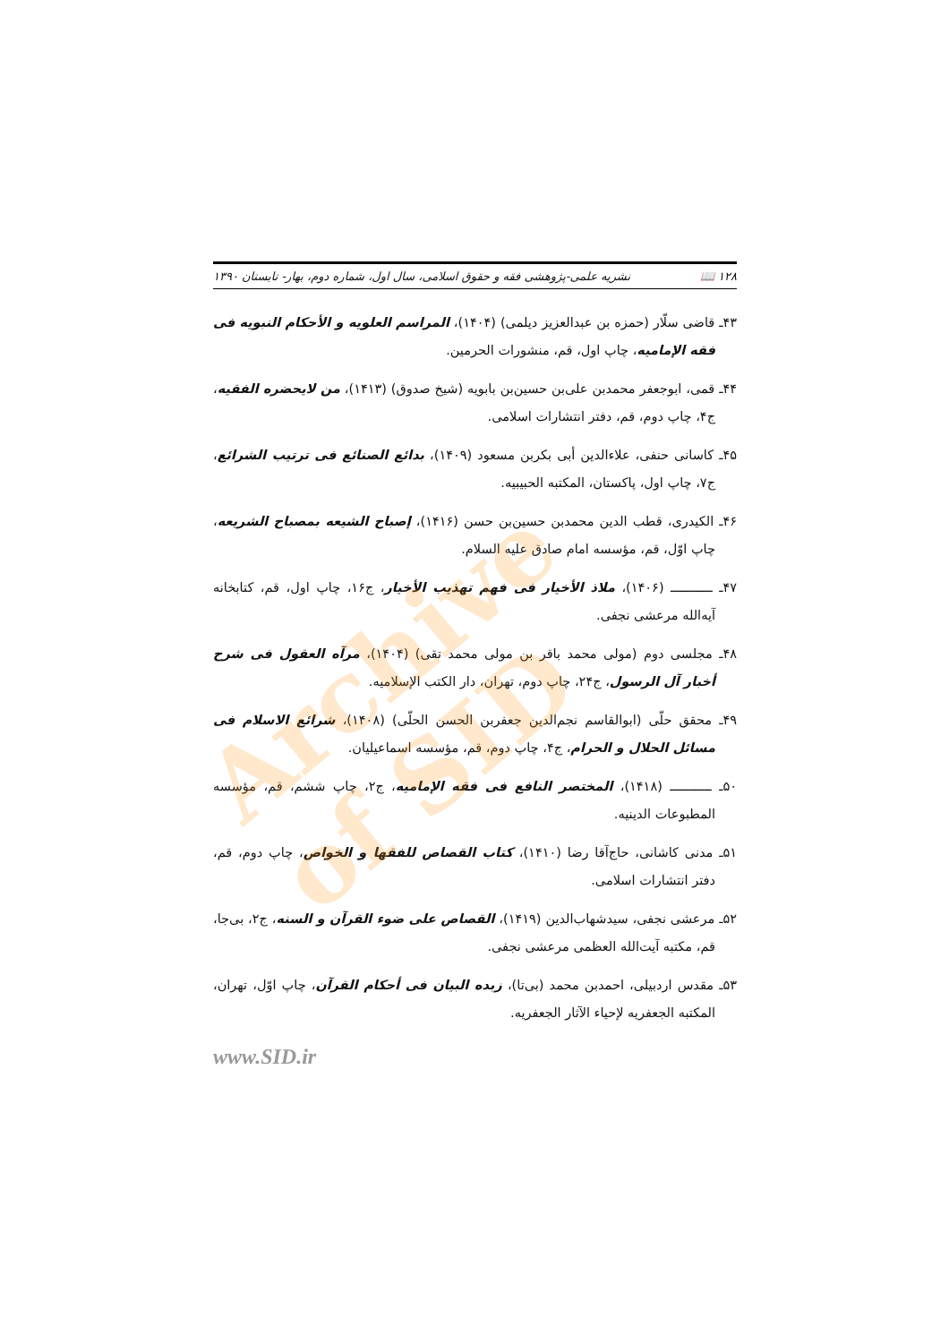۱۲۸ 📖 نشریه علمی-پژوهشی فقه و حقوق اسلامی، سال اول، شماره دوم، بهار- تابستان ۱۳۹۰
۴۳ـ قاضی سلّار (حمزه بن عبدالعزیز دیلمی) (۱۴۰۴)، المراسم العلویه و الأحکام النبویه فی فقه الإمامیه، چاپ اول، قم، منشورات الحرمین.
۴۴ـ قمی، ابوجعفر محمدبن علی‌بن حسین‌بن بابویه (شیخ صدوق) (۱۴۱۳)، من لایحضره الفقیه، ج۴، چاپ دوم، قم، دفتر انتشارات اسلامی.
۴۵ـ کاسانی حنفی، علاءالدین أبی بکربن مسعود (۱۴۰۹)، بدائع الصنائع فی ترتیب الشرائع، ج۷، چاپ اول، پاکستان، المکتبه الحبیبیه.
۴۶ـ الکیدری، قطب الدین محمدبن حسین‌بن حسن (۱۴۱۶)، إصباح الشیعه بمصباح الشریعه، چاپ اوّل، قم، مؤسسه امام صادق علیه السلام.
۴۷ـ ـــــــــــ (۱۴۰۶)، ملاذ الأخیار فی فهم تهذیب الأخیار، ج۱۶، چاپ اول، قم، کتابخانه آیه‌الله مرعشی نجفی.
۴۸ـ مجلسی دوم (مولی محمد باقر بن مولی محمد تقی) (۱۴۰۴)، مرآه العقول فی شرح أخبار آل الرسول، ج۲۴، چاپ دوم، تهران، دار الکتب الإسلامیه.
۴۹ـ محقق حلّی (ابوالقاسم نجم‌الدین جعفربن الحسن الحلّی) (۱۴۰۸)، شرائع الاسلام فی مسائل الحلال و الحرام، ج۴، چاپ دوم، قم، مؤسسه اسماعیلیان.
۵۰ـ ـــــــــــ (۱۴۱۸)، المختصر النافع فی فقه الإمامیه، ج۲، چاپ ششم، قم، مؤسسه المطبوعات الدینیه.
۵۱ـ مدنی کاشانی، حاج‌آقا رضا (۱۴۱۰)، کتاب القصاص للفقها و الخواص، چاپ دوم، قم، دفتر انتشارات اسلامی.
۵۲ـ مرعشی نجفی، سیدشهاب‌الدین (۱۴۱۹)، القصاص علی ضوء القرآن و السنه، ج۲، بی‌جا، قم، مکتبه آیت‌الله العظمی مرعشی نجفی.
۵۳ـ مقدس اردبیلی، احمدبن محمد (بی‌تا)، زبده البیان فی أحکام القرآن، چاپ اوّل، تهران، المکتبه الجعفریه لإحیاء الآثار الجعفریه.
www.SID.ir
Archive of SID